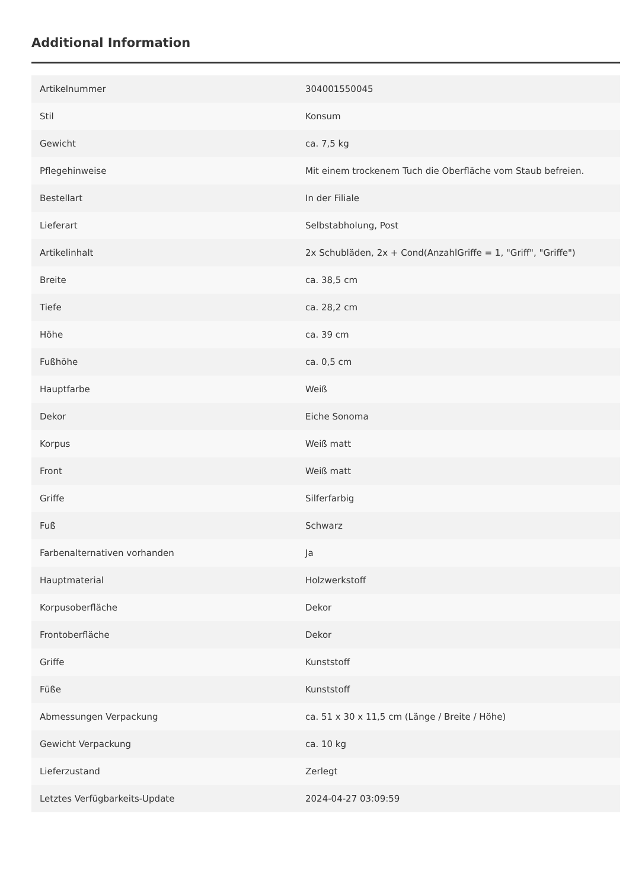Additional Information
| Artikelnummer | 304001550045 |
| Stil | Konsum |
| Gewicht | ca. 7,5 kg |
| Pflegehinweise | Mit einem trockenem Tuch die Oberfläche vom Staub befreien. |
| Bestellart | In der Filiale |
| Lieferart | Selbstabholung, Post |
| Artikelinhalt | 2x Schubläden, 2x + Cond(AnzahlGriffe = 1, "Griff", "Griffe") |
| Breite | ca. 38,5 cm |
| Tiefe | ca. 28,2 cm |
| Höhe | ca. 39 cm |
| Fußhöhe | ca. 0,5 cm |
| Hauptfarbe | Weiß |
| Dekor | Eiche Sonoma |
| Korpus | Weiß matt |
| Front | Weiß matt |
| Griffe | Silferfarbig |
| Fuß | Schwarz |
| Farbenalternativen vorhanden | Ja |
| Hauptmaterial | Holzwerkstoff |
| Korpusoberfläche | Dekor |
| Frontoberfläche | Dekor |
| Griffe | Kunststoff |
| Füße | Kunststoff |
| Abmessungen Verpackung | ca. 51 x 30 x 11,5 cm (Länge / Breite / Höhe) |
| Gewicht Verpackung | ca. 10 kg |
| Lieferzustand | Zerlegt |
| Letztes Verfügbarkeits-Update | 2024-04-27 03:09:59 |